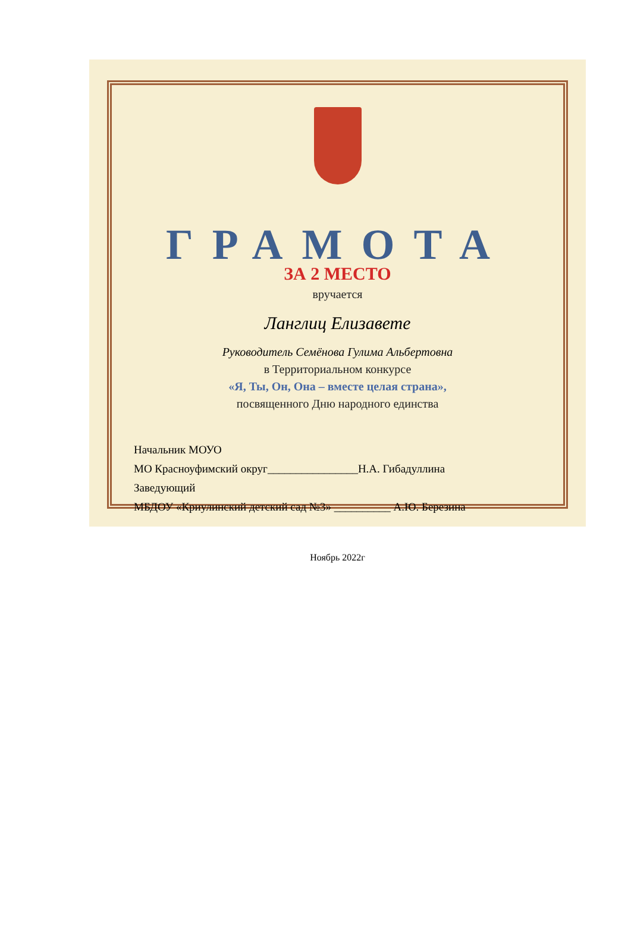ГРАМОТА
ЗА 2 МЕСТО
вручается
Ланглиц Елизавете
Руководитель Семёнова Гулима Альбертовна
в Территориальном конкурсе
«Я, Ты, Он, Она – вместе целая страна»,
посвященного Дню народного единства
Начальник МОУО
МО Красноуфимский округ________________Н.А. Гибадуллина
Заведующий
МБДОУ «Криулинский детский сад №3» __________ А.Ю. Березина
Ноябрь 2022г